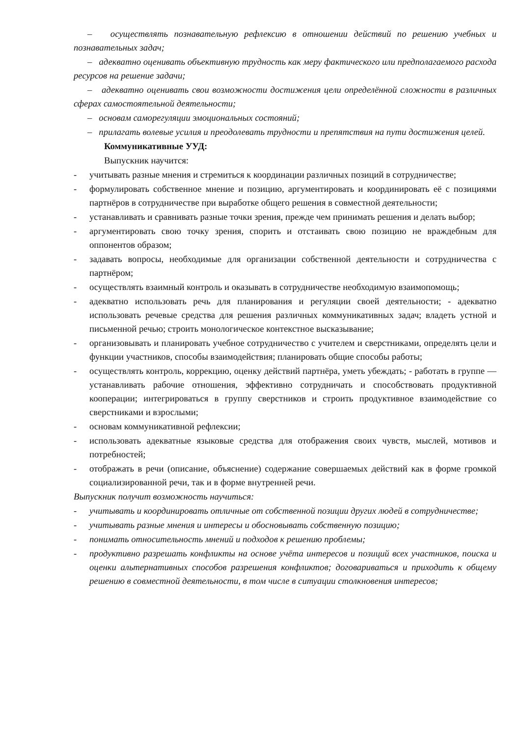– осуществлять познавательную рефлексию в отношении действий по решению учебных и познавательных задач;
– адекватно оценивать объективную трудность как меру фактического или предполагаемого расхода ресурсов на решение задачи;
– адекватно оценивать свои возможности достижения цели определённой сложности в различных сферах самостоятельной деятельности;
– основам саморегуляции эмоциональных состояний;
– прилагать волевые усилия и преодолевать трудности и препятствия на пути достижения целей.
Коммуникативные УУД:
Выпускник научится:
- учитывать разные мнения и стремиться к координации различных позиций в сотрудничестве;
- формулировать собственное мнение и позицию, аргументировать и координировать её с позициями партнёров в сотрудничестве при выработке общего решения в совместной деятельности;
- устанавливать и сравнивать разные точки зрения, прежде чем принимать решения и делать выбор;
- аргументировать свою точку зрения, спорить и отстаивать свою позицию не враждебным для оппонентов образом;
- задавать вопросы, необходимые для организации собственной деятельности и сотрудничества с партнёром;
- осуществлять взаимный контроль и оказывать в сотрудничестве необходимую взаимопомощь;
- адекватно использовать речь для планирования и регуляции своей деятельности; - адекватно использовать речевые средства для решения различных коммуникативных задач; владеть устной и письменной речью; строить монологическое контекстное высказывание;
- организовывать и планировать учебное сотрудничество с учителем и сверстниками, определять цели и функции участников, способы взаимодействия; планировать общие способы работы;
- осуществлять контроль, коррекцию, оценку действий партнёра, уметь убеждать; - работать в группе — устанавливать рабочие отношения, эффективно сотрудничать и способствовать продуктивной кооперации; интегрироваться в группу сверстников и строить продуктивное взаимодействие со сверстниками и взрослыми;
- основам коммуникативной рефлексии;
- использовать адекватные языковые средства для отображения своих чувств, мыслей, мотивов и потребностей;
- отображать в речи (описание, объяснение) содержание совершаемых действий как в форме громкой социализированной речи, так и в форме внутренней речи.
Выпускник получит возможность научиться:
- учитывать и координировать отличные от собственной позиции других людей в сотрудничестве;
- учитывать разные мнения и интересы и обосновывать собственную позицию;
- понимать относительность мнений и подходов к решению проблемы;
- продуктивно разрешать конфликты на основе учёта интересов и позиций всех участников, поиска и оценки альтернативных способов разрешения конфликтов; договариваться и приходить к общему решению в совместной деятельности, в том числе в ситуации столкновения интересов;